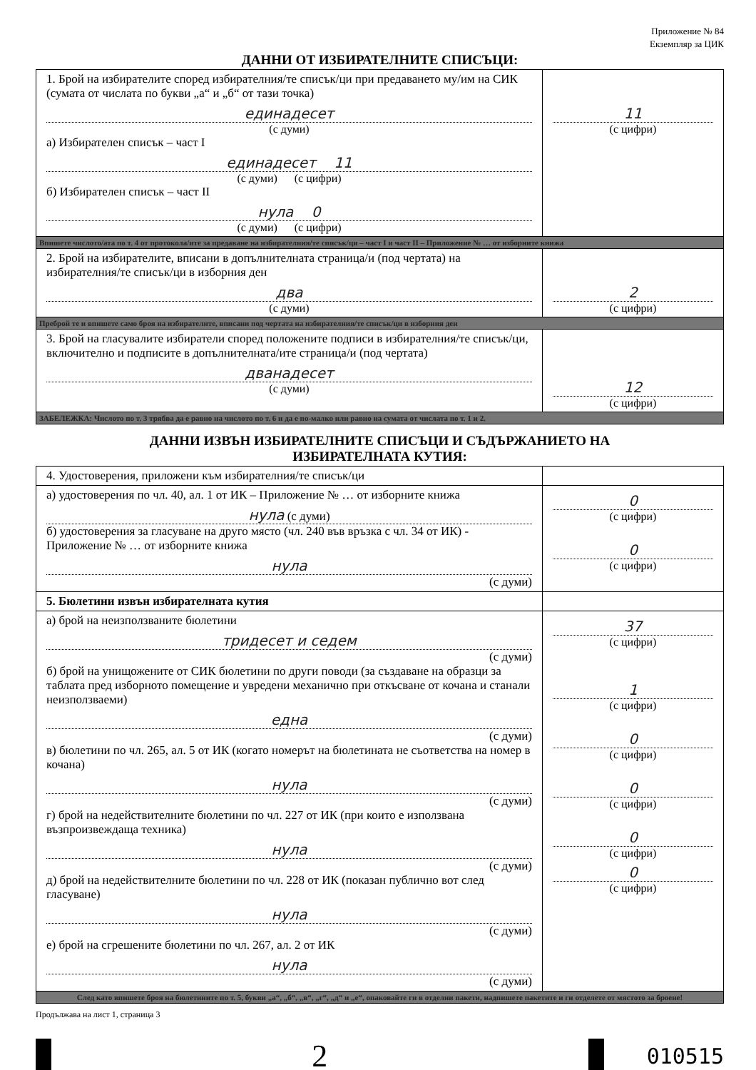Приложение № 84
Екземпляр за ЦИК
ДАННИ ОТ ИЗБИРАТЕЛНИТЕ СПИСЪЦИ:
| 1. Брой на избирателите според избирателния/те списък/ци при предаването му/им на СИК (сумата от числата по букви „а“ и „б“ от тази точка) единадесет (с думи) а) Избирателен списък – част I единадесет 11 (с думи) (с цифри) б) Избирателен списък – част II нула 0 (с думи) (с цифри) | 11 (с цифри) |
| Впишете числото/ата по т. 4 от протокола/ите за предаване на избирателния/те списък/ци – част I и част II – Приложение № … от изборните книжа | |
| 2. Брой на избирателите, вписани в допълнителната страница/и (под чертата) на избирателния/те списък/ци в изборния ден два (с думи) | 2 (с цифри) |
| Преброй те и впишете само броя на избирателите, вписани под чертата на избирателния/те списък/ци в изборния ден | |
| 3. Брой на гласувалите избиратели според положените подписи в избирателния/те списък/ци, включително и подписите в допълнителната/ите страница/и (под чертата) дванадесет (с думи) | 12 (с цифри) |
| ЗАБЕЛЕЖКА: Числото по т. 3 трябва да е равно на числото по т. 6 и да е по-малко или равно на сумата от числата по т. 1 и 2. | |
ДАННИ ИЗВЪН ИЗБИРАТЕЛНИТЕ СПИСЪЦИ И СЪДЪРЖАНИЕТО НА
ИЗБИРАТЕЛНАТА КУТИЯ:
| 4. Удостоверения, приложени към избирателния/те списък/ци | |
| а) удостоверения по чл. 40, ал. 1 от ИК – Приложение № … от изборните книжа нула (с думи) б) удостоверения за гласуване на друго място (чл. 240 във връзка с чл. 34 от ИК) - Приложение № … от изборните книжа нула (с думи) | 0 (с цифри) 0 (с цифри) |
| 5. Бюлетини извън избирателната кутия | |
| а) брой на неизползваните бюлетини тридесет и седем (с думи) б) брой на унищожените от СИК бюлетини по други поводи (за създаване на образци за таблата пред изборното помещение и увредени механично при откъсване от кочана и станали неизползваеми) една (с думи) в) бюлетини по чл. 265, ал. 5 от ИК (когато номерът на бюлетината не съответства на номер в кочана) нула (с думи) г) брой на недействителните бюлетини по чл. 227 от ИК (при които е използвана възпроизвеждаща техника) нула (с думи) д) брой на недействителните бюлетини по чл. 228 от ИК (показан публично вот след гласуване) нула (с думи) е) брой на сгрешените бюлетини по чл. 267, ал. 2 от ИК нула (с думи) | 37 (с цифри) 1 (с цифри) 0 (с цифри) 0 (с цифри) 0 (с цифри) 0 (с цифри) |
| След като впишете броя на бюлетините по т. 5, букви „а“, „б“, „в“, „г“, „д“ и „е“, опаковайте ги в отделни пакети, надпишете пакетите и ги отделете от мястото за броене! | |
Продължава на лист 1, страница 3
2
010515